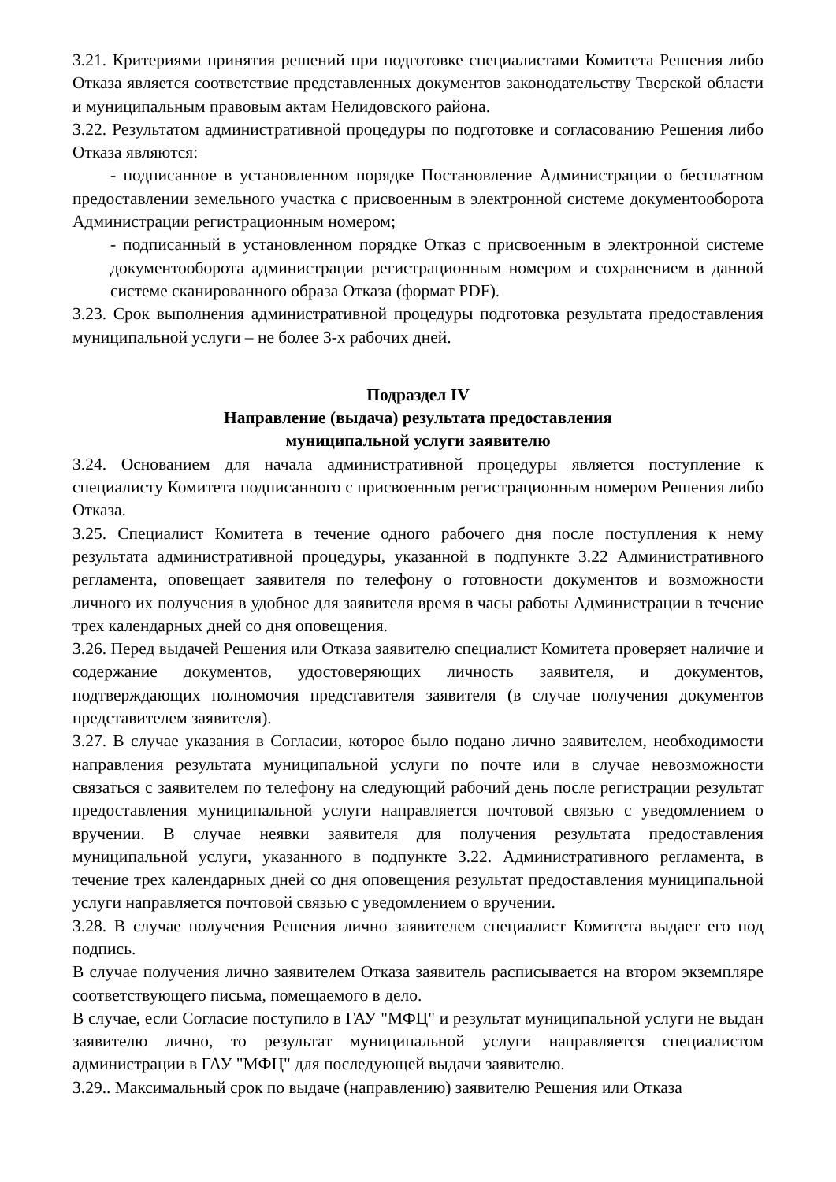3.21. Критериями принятия решений при подготовке специалистами Комитета Решения либо Отказа является соответствие представленных документов законодательству Тверской области и муниципальным правовым актам Нелидовского района.
3.22. Результатом административной процедуры по подготовке и согласованию Решения либо Отказа являются:
- подписанное в установленном порядке Постановление Администрации о бесплатном предоставлении земельного участка с присвоенным в электронной системе документооборота Администрации регистрационным номером;
- подписанный в установленном порядке Отказ с присвоенным в электронной системе документооборота администрации регистрационным номером и сохранением в данной системе сканированного образа Отказа (формат PDF).
3.23. Срок выполнения административной процедуры подготовка результата предоставления муниципальной услуги – не более 3-х рабочих дней.
Подраздел IV
Направление (выдача) результата предоставления
муниципальной услуги заявителю
3.24. Основанием для начала административной процедуры является поступление к специалисту Комитета подписанного с присвоенным регистрационным номером Решения либо Отказа.
3.25. Специалист Комитета в течение одного рабочего дня после поступления к нему результата административной процедуры, указанной в подпункте 3.22 Административного регламента, оповещает заявителя по телефону о готовности документов и возможности личного их получения в удобное для заявителя время в часы работы Администрации в течение трех календарных дней со дня оповещения.
3.26. Перед выдачей Решения или Отказа заявителю специалист Комитета проверяет наличие и содержание документов, удостоверяющих личность заявителя, и документов, подтверждающих полномочия представителя заявителя (в случае получения документов представителем заявителя).
3.27. В случае указания в Согласии, которое было подано лично заявителем, необходимости направления результата муниципальной услуги по почте или в случае невозможности связаться с заявителем по телефону на следующий рабочий день после регистрации результат предоставления муниципальной услуги направляется почтовой связью с уведомлением о вручении. В случае неявки заявителя для получения результата предоставления муниципальной услуги, указанного в подпункте 3.22. Административного регламента, в течение трех календарных дней со дня оповещения результат предоставления муниципальной услуги направляется почтовой связью с уведомлением о вручении.
3.28. В случае получения Решения лично заявителем специалист Комитета выдает его под подпись.
В случае получения лично заявителем Отказа заявитель расписывается на втором экземпляре соответствующего письма, помещаемого в дело.
В случае, если Согласие поступило в ГАУ "МФЦ" и результат муниципальной услуги не выдан заявителю лично, то результат муниципальной услуги направляется специалистом администрации в ГАУ "МФЦ" для последующей выдачи заявителю.
3.29.. Максимальный срок по выдаче (направлению) заявителю Решения или Отказа